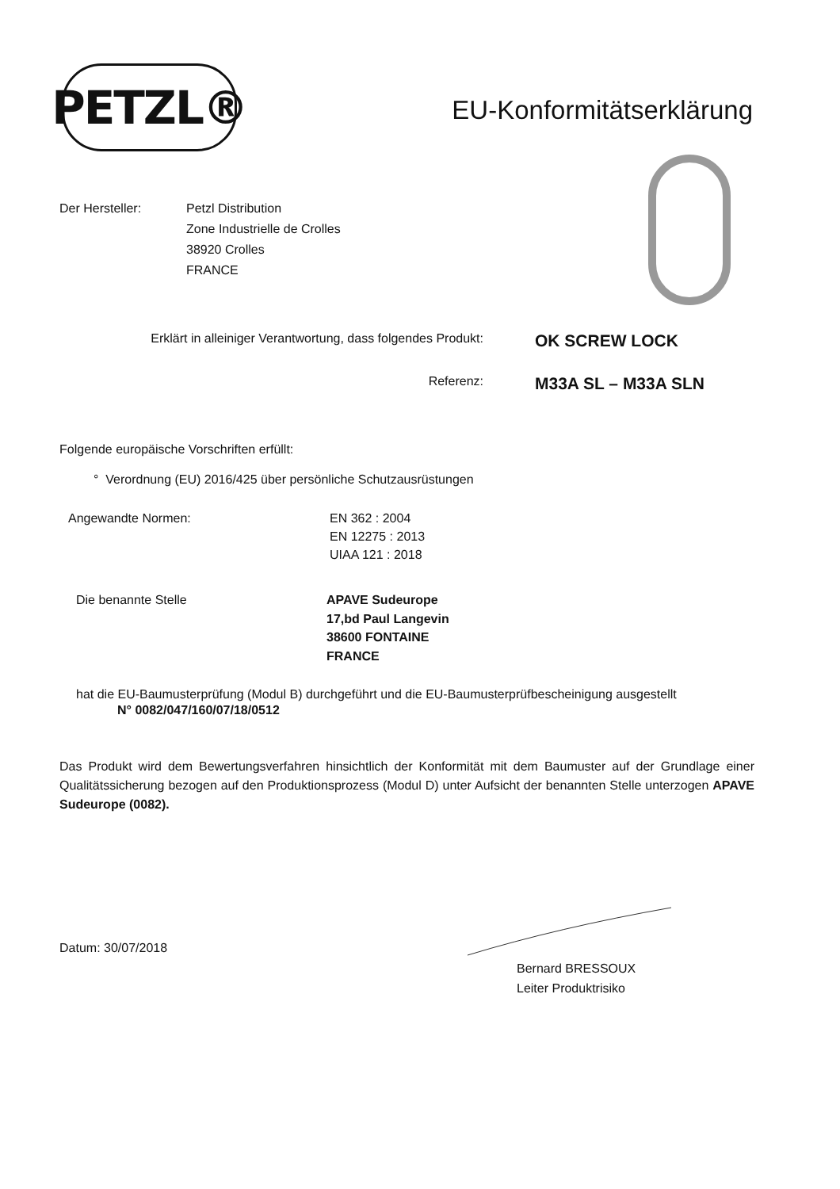PETZL®
EU-Konformitätserklärung
Der Hersteller: Petzl Distribution
Zone Industrielle de Crolles
38920 Crolles
FRANCE
Erklärt in alleiniger Verantwortung, dass folgendes Produkt:
OK SCREW LOCK
Referenz:
M33A SL – M33A SLN
Folgende europäische Vorschriften erfüllt:
° Verordnung (EU) 2016/425 über persönliche Schutzausrüstungen
Angewandte Normen: EN 362 : 2004
EN 12275 : 2013
UIAA 121 : 2018
Die benannte Stelle APAVE Sudeurope
17,bd Paul Langevin
38600 FONTAINE
FRANCE
hat die EU-Baumusterprüfung (Modul B) durchgeführt und die EU-Baumusterprüfbescheinigung ausgestellt
N° 0082/047/160/07/18/0512
Das Produkt wird dem Bewertungsverfahren hinsichtlich der Konformität mit dem Baumuster auf der Grundlage einer Qualitätssicherung bezogen auf den Produktionsprozess (Modul D) unter Aufsicht der benannten Stelle unterzogen APAVE Sudeurope (0082).
Datum: 30/07/2018
Bernard BRESSOUX
Leiter Produktrisiko